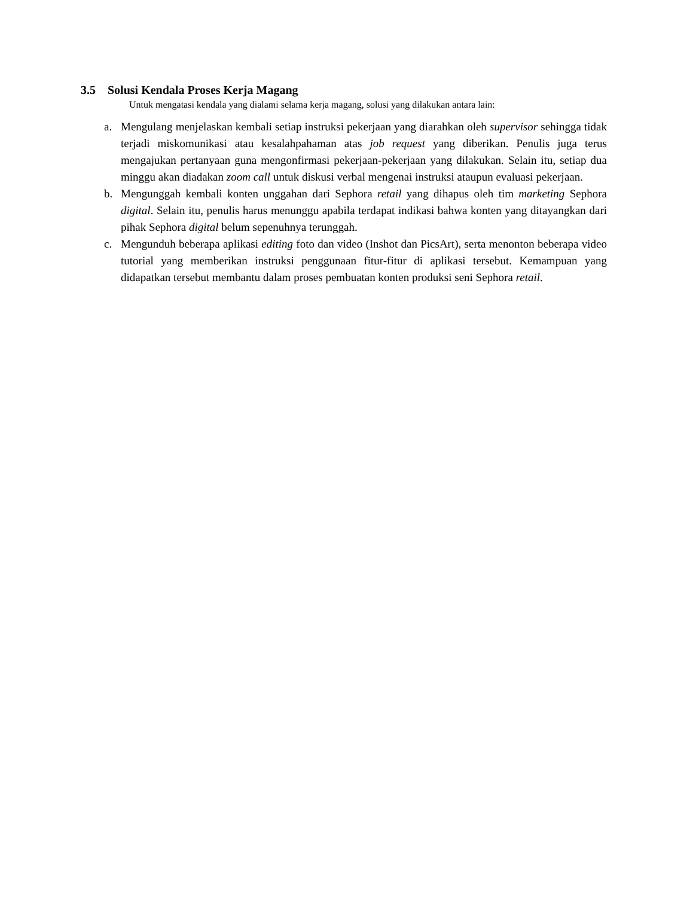3.5 Solusi Kendala Proses Kerja Magang
Untuk mengatasi kendala yang dialami selama kerja magang, solusi yang dilakukan antara lain:
a. Mengulang menjelaskan kembali setiap instruksi pekerjaan yang diarahkan oleh supervisor sehingga tidak terjadi miskomunikasi atau kesalahpahaman atas job request yang diberikan. Penulis juga terus mengajukan pertanyaan guna mengonfirmasi pekerjaan-pekerjaan yang dilakukan. Selain itu, setiap dua minggu akan diadakan zoom call untuk diskusi verbal mengenai instruksi ataupun evaluasi pekerjaan.
b. Mengunggah kembali konten unggahan dari Sephora retail yang dihapus oleh tim marketing Sephora digital. Selain itu, penulis harus menunggu apabila terdapat indikasi bahwa konten yang ditayangkan dari pihak Sephora digital belum sepenuhnya terunggah.
c. Mengunduh beberapa aplikasi editing foto dan video (Inshot dan PicsArt), serta menonton beberapa video tutorial yang memberikan instruksi penggunaan fitur-fitur di aplikasi tersebut. Kemampuan yang didapatkan tersebut membantu dalam proses pembuatan konten produksi seni Sephora retail.